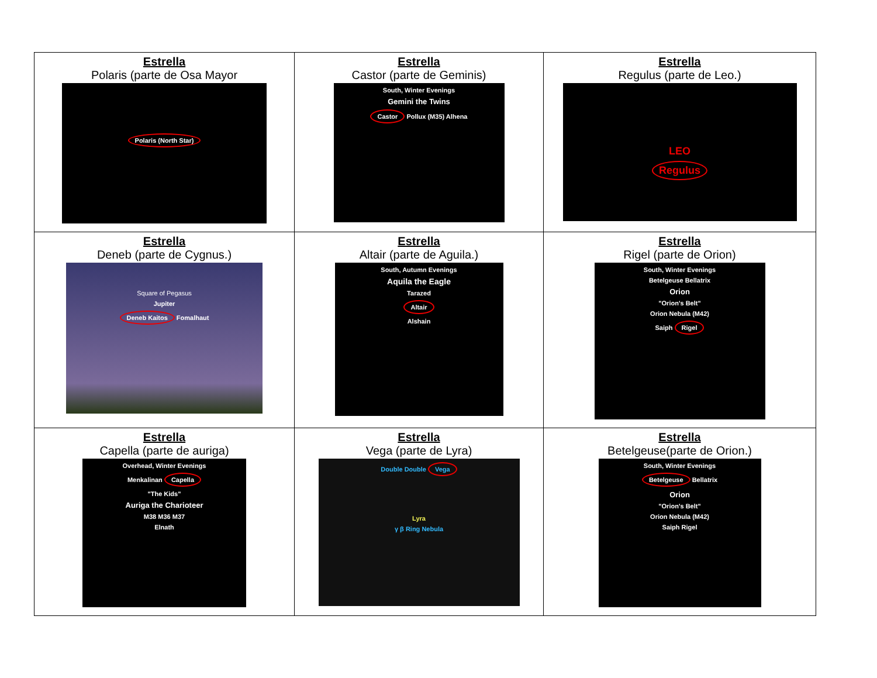| Estrella Polaris (parte de Osa Mayor Polaris (North Star) | Estrella Castor (parte de Geminis) South, Winter Evenings Gemini the Twins Castor Pollux (M35) Alhena | Estrella Regulus (parte de Leo.) LEO Regulus |
| Estrella Deneb (parte de Cygnus.) Square of Pegasus Jupiter Deneb Kaitos Fomalhaut | Estrella Altair (parte de Aguila.) South, Autumn Evenings Aquila the Eagle Tarazed Altair Alshain | Estrella Rigel (parte de Orion) South, Winter Evenings Betelgeuse Bellatrix Orion "Orion's Belt" Orion Nebula (M42) Saiph Rigel |
| Estrella Capella (parte de auriga) Overhead, Winter Evenings Menkalinan Capella "The Kids" Auriga the Charioteer M38 M36 M37 Elnath | Estrella Vega (parte de Lyra) Double Double Vega Lyra γ β Ring Nebula | Estrella Betelgeuse(parte de Orion.) South, Winter Evenings Betelgeuse Bellatrix Orion "Orion's Belt" Orion Nebula (M42) Saiph Rigel |